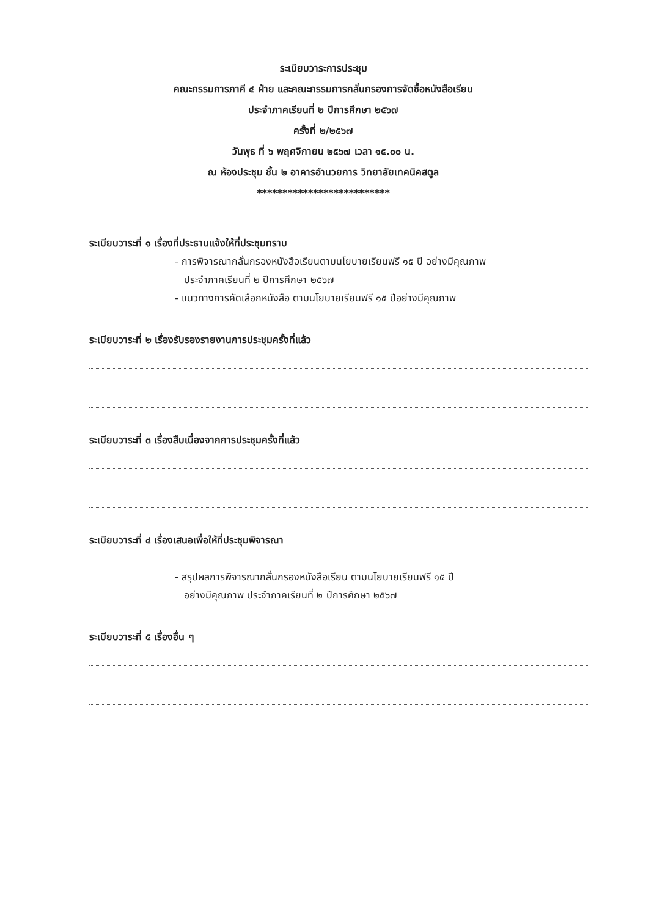ระเบียบวาระการประชุม
คณะกรรมการภาคี ๔ ฝ่าย และคณะกรรมการกลั่นกรองการจัดซื้อหนังสือเรียน
ประจำภาคเรียนที่ ๒ ปีการศึกษา ๒๕๖๗
ครั้งที่ ๒/๒๕๖๗
วันพุธ ที่ ๖ พฤศจิกายน ๒๕๖๗ เวลา ๑๕.๐๐ น.
ณ ห้องประชุม ชั้น ๒ อาคารอำนวยการ วิทยาลัยเทคนิคสตูล
**************************
ระเบียบวาระที่ ๑ เรื่องที่ประธานแจ้งให้ที่ประชุมทราบ
- การพิจารณากลั่นกรองหนังสือเรียนตามนโยบายเรียนฟรี ๑๕ ปี อย่างมีคุณภาพ
ประจำภาคเรียนที่ ๒ ปีการศึกษา ๒๕๖๗
- แนวทางการคัดเลือกหนังสือ ตามนโยบายเรียนฟรี ๑๕ ปีอย่างมีคุณภาพ
ระเบียบวาระที่ ๒ เรื่องรับรองรายงานการประชุมครั้งที่แล้ว
ระเบียบวาระที่ ๓ เรื่องสืบเนื่องจากการประชุมครั้งที่แล้ว
ระเบียบวาระที่ ๔ เรื่องเสนอเพื่อให้ที่ประชุมพิจารณา
- สรุปผลการพิจารณากลั่นกรองหนังสือเรียน ตามนโยบายเรียนฟรี ๑๕ ปี
อย่างมีคุณภาพ ประจำภาคเรียนที่ ๒ ปีการศึกษา ๒๕๖๗
ระเบียบวาระที่ ๕ เรื่องอื่น ๆ